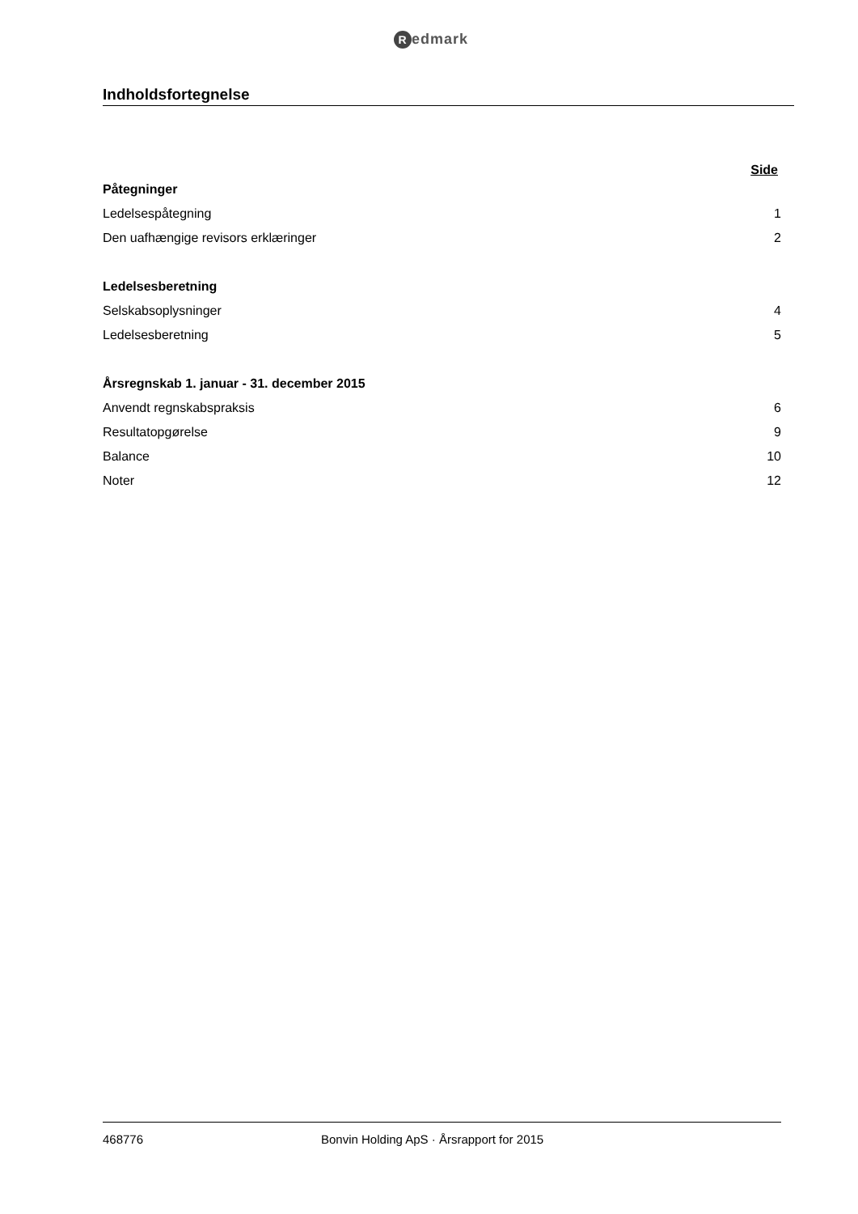Redmark
Indholdsfortegnelse
Side
Påtegninger
Ledelsespåtegning 1
Den uafhængige revisors erklæringer 2
Ledelsesberetning
Selskabsoplysninger 4
Ledelsesberetning 5
Årsregnskab 1. januar - 31. december 2015
Anvendt regnskabspraksis 6
Resultatopgørelse 9
Balance 10
Noter 12
468776 Bonvin Holding ApS · Årsrapport for 2015